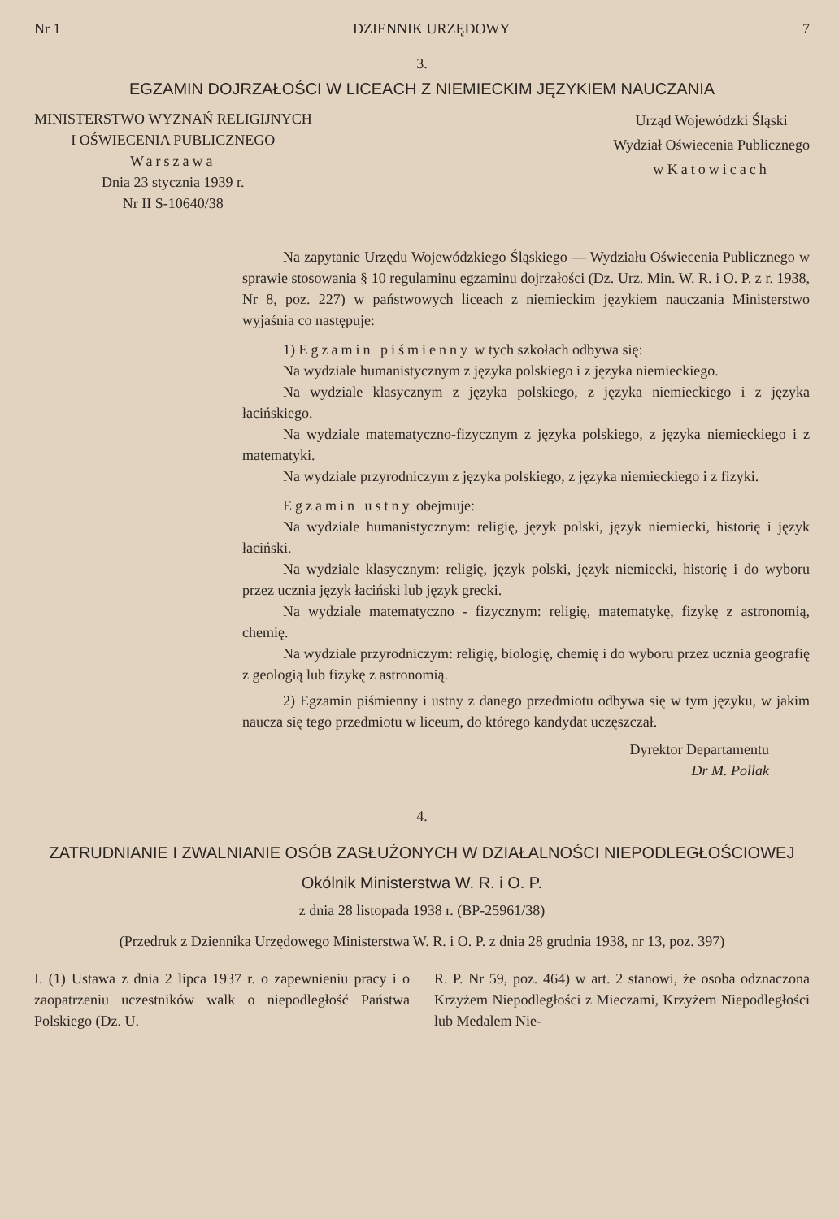Nr 1 DZIENNIK URZĘDOWY 7
3.
EGZAMIN DOJRZAŁOŚCI W LICEACH Z NIEMIECKIM JĘZYKIEM NAUCZANIA
MINISTERSTWO WYZNAŃ RELIGIJNYCH
I OŚWIECENIA PUBLICZNEGO
Warszawa
Dnia 23 stycznia 1939 r.
Nr II S-10640/38
Urząd Wojewódzki Śląski
Wydział Oświecenia Publicznego
w Katowicach
Na zapytanie Urzędu Wojewódzkiego Śląskiego — Wydziału Oświecenia Publicznego w sprawie stosowania § 10 regulaminu egzaminu dojrzałości (Dz. Urz. Min. W. R. i O. P. z r. 1938, Nr 8, poz. 227) w państwowych liceach z niemieckim językiem nauczania Ministerstwo wyjaśnia co następuje:
1) Egzamin piśmienny w tych szkołach odbywa się:
Na wydziale humanistycznym z języka polskiego i z języka niemieckiego.
Na wydziale klasycznym z języka polskiego, z języka niemieckiego i z języka łacińskiego.
Na wydziale matematyczno-fizycznym z języka polskiego, z języka niemieckiego i z matematyki.
Na wydziale przyrodniczym z języka polskiego, z języka niemieckiego i z fizyki.
Egzamin ustny obejmuje:
Na wydziale humanistycznym: religię, język polski, język niemiecki, historię i język łaciński.
Na wydziale klasycznym: religię, język polski, język niemiecki, historię i do wyboru przez ucznia język łaciński lub język grecki.
Na wydziale matematyczno - fizycznym: religię, matematykę, fizykę z astronomią, chemię.
Na wydziale przyrodniczym: religię, biologię, chemię i do wyboru przez ucznia geografię z geologią lub fizykę z astronomią.
2) Egzamin piśmienny i ustny z danego przedmiotu odbywa się w tym języku, w jakim naucza się tego przedmiotu w liceum, do którego kandydat uczęszczał.
Dyrektor Departamentu
Dr M. Pollak
4.
ZATRUDNIANIE I ZWALNIANIE OSÓB ZASŁUŻONYCH W DZIAŁALNOŚCI NIEPODLEGŁOŚCIOWEJ
Okólnik Ministerstwa W. R. i O. P.
z dnia 28 listopada 1938 r. (BP-25961/38)
(Przedruk z Dziennika Urzędowego Ministerstwa W. R. i O. P. z dnia 28 grudnia 1938, nr 13, poz. 397)
I. (1) Ustawa z dnia 2 lipca 1937 r. o zapewnieniu pracy i o zaopatrzeniu uczestników walk o niepodległość Państwa Polskiego (Dz. U.
R. P. Nr 59, poz. 464) w art. 2 stanowi, że osoba odznaczona Krzyżem Niepodległości z Mieczami, Krzyżem Niepodległości lub Medalem Nie-